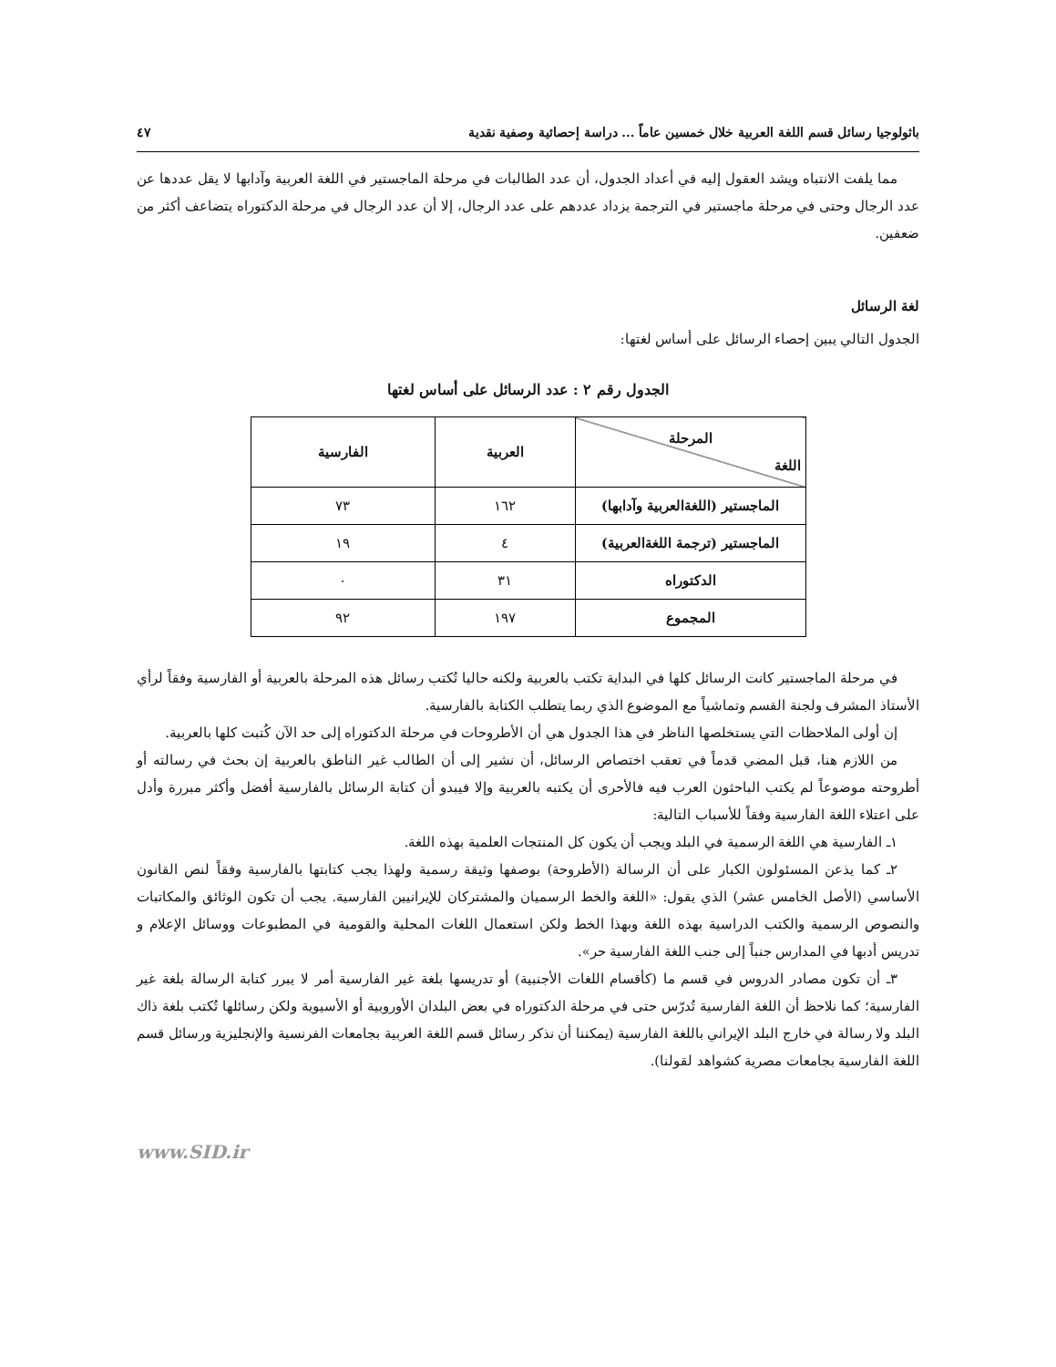باثولوجيا رسائل قسم اللغة العربية خلال خمسين عاماً ... دراسة إحصائية وصفية نقدية ٤٧
مما يلفت الانتباه ويشد العقول إليه في أعداد الجدول، أن عدد الطالبات في مرحلة الماجستير في اللغة العربية وآدابها لا يقل عددها عن عدد الرجال وحتى في مرحلة ماجستير في الترجمة يزداد عددهم على عدد الرجال، إلا أن عدد الرجال في مرحلة الدكتوراه يتضاعف أكثر من ضعفين.
لغة الرسائل
الجدول التالي يبين إحصاء الرسائل على أساس لغتها:
الجدول رقم ٢ : عدد الرسائل على أساس لغتها
| المرحلة اللغة | العربية | الفارسية |
| --- | --- | --- |
| الماجستير (اللغةالعربية وآدابها) | ١٦٢ | ٧٣ |
| الماجستير (ترجمة اللغةالعربية) | ٤ | ١٩ |
| الدكتوراه | ٣١ | ٠ |
| المجموع | ١٩٧ | ٩٢ |
في مرحلة الماجستير كانت الرسائل كلها في البداية تكتب بالعربية ولكنه حاليا تُكتب رسائل هذه المرحلة بالعربية أو الفارسية وفقاً لرأي الأستاذ المشرف ولجنة القسم وتماشياً مع الموضوع الذي ربما يتطلب الكتابة بالفارسية.
إن أولى الملاحظات التي يستخلصها الناظر في هذا الجدول هي أن الأطروحات في مرحلة الدكتوراه إلى حد الآن كُتبت كلها بالعربية.
من اللازم هنا، قبل المضي قدماً في تعقب اختصاص الرسائل، أن نشير إلى أن الطالب غير الناطق بالعربية إن بحث في رسالته أو أطروحته موضوعاً لم يكتب الباحثون العرب فيه فالأحرى أن يكتبه بالعربية وإلا فيبدو أن كتابة الرسائل بالفارسية أفضل وأكثر مبررة وأدل على اعتلاء اللغة الفارسية وفقاً للأسباب التالية:
١ـ الفارسية هي اللغة الرسمية في البلد ويجب أن يكون كل المنتجات العلمية بهذه اللغة.
٢ـ كما يذعن المسئولون الكبار على أن الرسالة (الأطروحة) بوصفها وثيقة رسمية ولهذا يجب كتابتها بالفارسية وفقاً لنص القانون الأساسي (الأصل الخامس عشر) الذي يقول: «اللغة والخط الرسميان والمشتركان للإيرانيين الفارسية. يجب أن تكون الوثائق والمكاتبات والنصوص الرسمية والكتب الدراسية بهذه اللغة وبهذا الخط ولكن استعمال اللغات المحلية والقومية في المطبوعات ووسائل الإعلام و تدريس أدبها في المدارس جنباً إلى جنب اللغة الفارسية حر».
٣ـ أن تكون مصادر الدروس في قسم ما (كأقسام اللغات الأجنبية) أو تدريسها بلغة غير الفارسية أمر لا يبرر كتابة الرسالة بلغة غير الفارسية؛ كما نلاحظ أن اللغة الفارسية تُدرّس حتى في مرحلة الدكتوراه في بعض البلدان الأوروبية أو الأسيوية ولكن رسائلها تُكتب بلغة ذاك البلد ولا رسالة في خارج البلد الإيراني باللغة الفارسية (يمكننا أن نذكر رسائل قسم اللغة العربية بجامعات الفرنسية والإنجليزية ورسائل قسم اللغة الفارسية بجامعات مصرية كشواهد لقولنا).
www.SID.ir